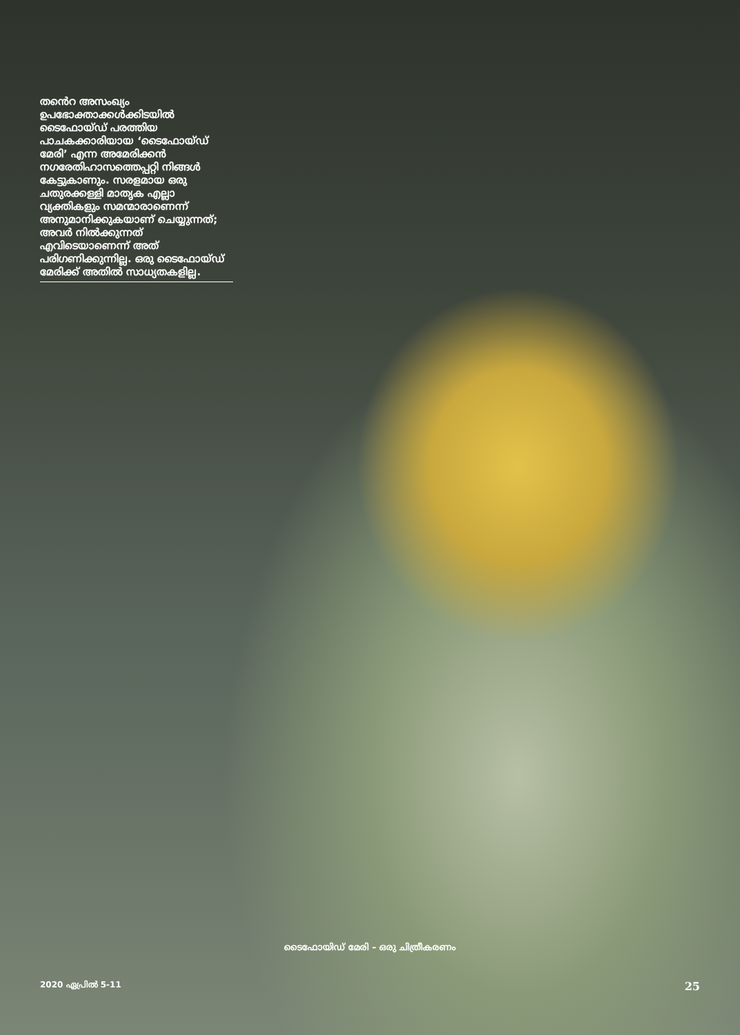തൻെറ അസംഖ്യം ഉപഭോക്താക്കൾക്കിടയിൽ ടൈഫോയ്ഡ് പരത്തിയ പാചകക്കാരിയായ ‘ടൈഫോയ്ഡ് മേരി’ എന്ന അമേരിക്കൻ നഗരേതിഹാസത്തെപ്പറ്റി നിങ്ങൾ കേട്ടുകാണും. സരളമായ ഒരു ചതുരക്കള്ളി മാതൃക എല്ലാ വ്യക്തികളും സമന്മാരാണെന്ന് അനുമാനിക്കുകയാണ് ചെയ്യുന്നത്; അവർ നിൽക്കുന്നത് എവിടെയാണെന്ന് അത് പരിഗണിക്കുന്നില്ല. ഒരു ടൈഫോയ്ഡ് മേരിക്ക് അതിൽ സാധ്യതകളില്ല.
ടൈഫോയിഡ് മേരി – ഒരു ചിത്രീകരണം
2020 ഏപ്രിൽ 5-11 25